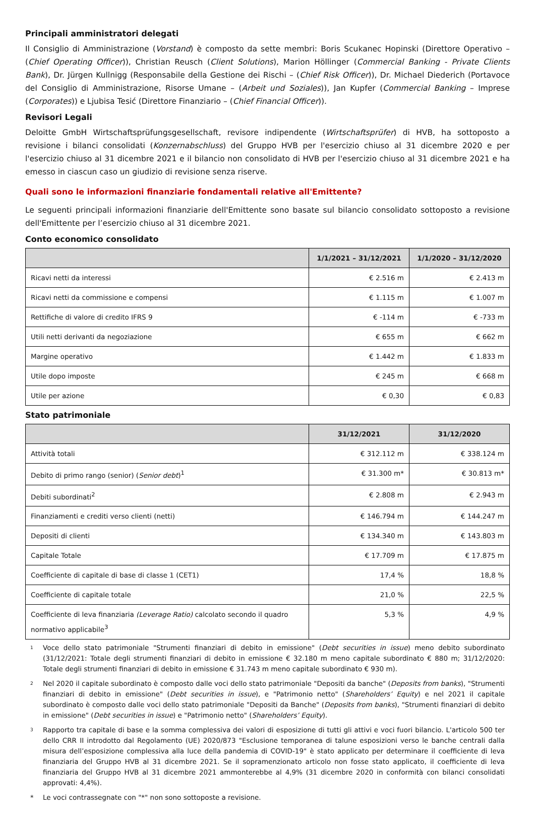Principali amministratori delegati
Il Consiglio di Amministrazione (Vorstand) è composto da sette membri: Boris Scukanec Hopinski (Direttore Operativo – (Chief Operating Officer)), Christian Reusch (Client Solutions), Marion Höllinger (Commercial Banking - Private Clients Bank), Dr. Jürgen Kullnigg (Responsabile della Gestione dei Rischi – (Chief Risk Officer)), Dr. Michael Diederich (Portavoce del Consiglio di Amministrazione, Risorse Umane – (Arbeit und Soziales)), Jan Kupfer (Commercial Banking – Imprese (Corporates)) e Ljubisa Tesić (Direttore Finanziario – (Chief Financial Officer)).
Revisori Legali
Deloitte GmbH Wirtschaftsprüfungsgesellschaft, revisore indipendente (Wirtschaftsprüfer) di HVB, ha sottoposto a revisione i bilanci consolidati (Konzernabschluss) del Gruppo HVB per l'esercizio chiuso al 31 dicembre 2020 e per l'esercizio chiuso al 31 dicembre 2021 e il bilancio non consolidato di HVB per l'esercizio chiuso al 31 dicembre 2021 e ha emesso in ciascun caso un giudizio di revisione senza riserve.
Quali sono le informazioni finanziarie fondamentali relative all'Emittente?
Le seguenti principali informazioni finanziarie dell'Emittente sono basate sul bilancio consolidato sottoposto a revisione dell'Emittente per l’esercizio chiuso al 31 dicembre 2021.
Conto economico consolidato
| | 1/1/2021 – 31/12/2021 | 1/1/2020 – 31/12/2020 |
| --- | --- | --- |
| Ricavi netti da interessi | € 2.516 m | € 2.413 m |
| Ricavi netti da commissione e compensi | € 1.115 m | € 1.007 m |
| Rettifiche di valore di credito IFRS 9 | € -114 m | € -733 m |
| Utili netti derivanti da negoziazione | € 655 m | € 662 m |
| Margine operativo | € 1.442 m | € 1.833 m |
| Utile dopo imposte | € 245 m | € 668 m |
| Utile per azione | € 0,30 | € 0,83 |
Stato patrimoniale
| | 31/12/2021 | 31/12/2020 |
| --- | --- | --- |
| Attività totali | € 312.112 m | € 338.124 m |
| Debito di primo rango (senior) ( Senior debt )<sup>1</sup> | € 31.300 m* | € 30.813 m* |
| Debiti subordinati<sup>2</sup> | € 2.808 m | € 2.943 m |
| Finanziamenti e crediti verso clienti (netti) | € 146.794 m | € 144.247 m |
| Depositi di clienti | € 134.340 m | € 143.803 m |
| Capitale Totale | € 17.709 m | € 17.875 m |
| Coefficiente di capitale di base di classe 1 (CET1) | 17,4 % | 18,8 % |
| Coefficiente di capitale totale | 21,0 % | 22,5 % |
| Coefficiente di leva finanziaria (Leverage Ratio) calcolato secondo il quadro normativo applicabile<sup>3</sup> | 5,3 % | 4,9 % |
1 Voce dello stato patrimoniale "Strumenti finanziari di debito in emissione" (Debt securities in issue) meno debito subordinato (31/12/2021: Totale degli strumenti finanziari di debito in emissione € 32.180 m meno capitale subordinato € 880 m; 31/12/2020: Totale degli strumenti finanziari di debito in emissione € 31.743 m meno capitale subordinato € 930 m).
2 Nel 2020 il capitale subordinato è composto dalle voci dello stato patrimoniale "Depositi da banche" (Deposits from banks), "Strumenti finanziari di debito in emissione" (Debt securities in issue), e "Patrimonio netto" (Shareholders’ Equity) e nel 2021 il capitale subordinato è composto dalle voci dello stato patrimoniale "Depositi da Banche" (Deposits from banks), "Strumenti finanziari di debito in emissione" (Debt securities in issue) e "Patrimonio netto" (Shareholders’ Equity).
3 Rapporto tra capitale di base e la somma complessiva dei valori di esposizione di tutti gli attivi e voci fuori bilancio. L'articolo 500 ter dello CRR II introdotto dal Regolamento (UE) 2020/873 "Esclusione temporanea di talune esposizioni verso le banche centrali dalla misura dell’esposizione complessiva alla luce della pandemia di COVID-19" è stato applicato per determinare il coefficiente di leva finanziaria del Gruppo HVB al 31 dicembre 2021. Se il sopramenzionato articolo non fosse stato applicato, il coefficiente di leva finanziaria del Gruppo HVB al 31 dicembre 2021 ammonterebbe al 4,9% (31 dicembre 2020 in conformità con bilanci consolidati approvati: 4,4%).
* Le voci contrassegnate con "*" non sono sottoposte a revisione.